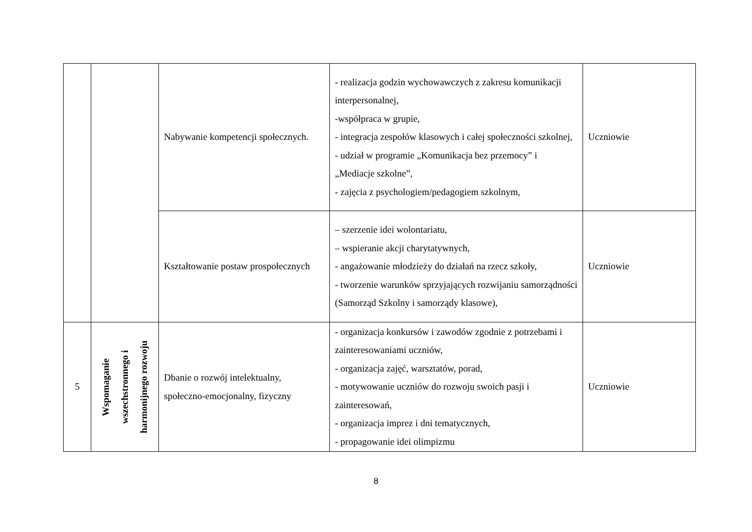| | | Nabywanie kompetencji społecznych. | - realizacja godzin wychowawczych z zakresu komunikacji interpersonalnej, -współpraca w grupie, - integracja zespołów klasowych i całej społeczności szkolnej, - udział w programie „Komunikacja bez przemocy” i „Mediacje szkolne”, - zajęcia z psychologiem/pedagogiem szkolnym, | Uczniowie |
| | | Kształtowanie postaw prospołecznych | – szerzenie idei wolontariatu, – wspieranie akcji charytatywnych, - angażowanie młodzieży do działań na rzecz szkoły, - tworzenie warunków sprzyjających rozwijaniu samorządności (Samorząd Szkolny i samorządy klasowe), | Uczniowie |
| 5 | Wspomaganie wszechstronnego i harmonijnego rozwoju | Dbanie o rozwój intelektualny, społeczno-emocjonalny, fizyczny | - organizacja konkursów i zawodów zgodnie z potrzebami i zainteresowaniami uczniów, - organizacja zajęć, warsztatów, porad, - motywowanie uczniów do rozwoju swoich pasji i zainteresowań, - organizacja imprez i dni tematycznych, - propagowanie idei olimpizmu | Uczniowie |
8